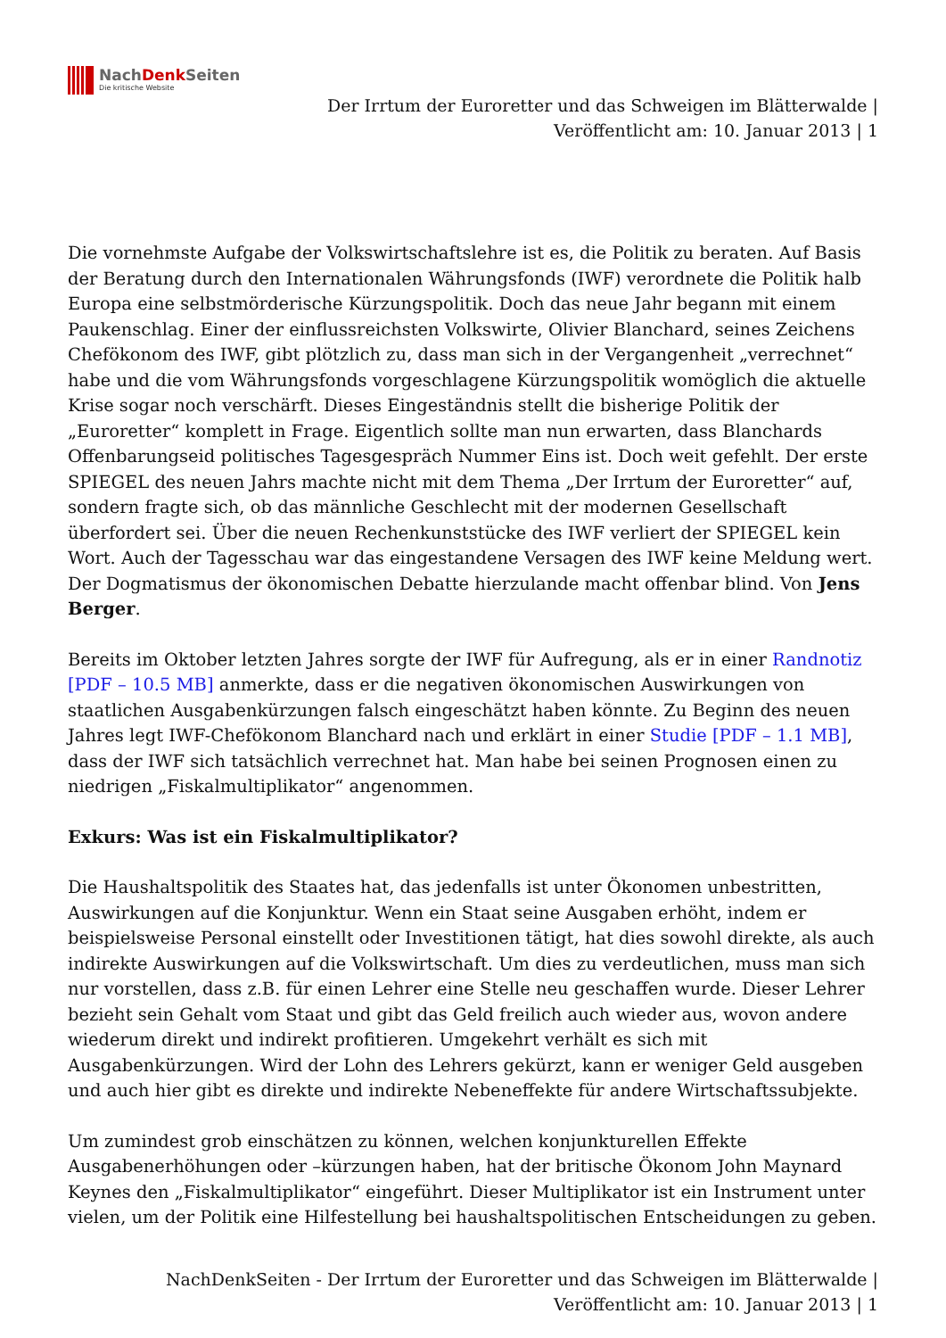NachDenk Seiten
Die kritische Website
Der Irrtum der Euroretter und das Schweigen im Blätterwalde |
Veröffentlicht am: 10. Januar 2013 | 1
Die vornehmste Aufgabe der Volkswirtschaftslehre ist es, die Politik zu beraten. Auf Basis der Beratung durch den Internationalen Währungsfonds (IWF) verordnete die Politik halb Europa eine selbstmörderische Kürzungspolitik. Doch das neue Jahr begann mit einem Paukenschlag. Einer der einflussreichsten Volkswirte, Olivier Blanchard, seines Zeichens Chefökonom des IWF, gibt plötzlich zu, dass man sich in der Vergangenheit „verrechnet“ habe und die vom Währungsfonds vorgeschlagene Kürzungspolitik womöglich die aktuelle Krise sogar noch verschärft. Dieses Eingeständnis stellt die bisherige Politik der „Euroretter“ komplett in Frage. Eigentlich sollte man nun erwarten, dass Blanchards Offenbarungseid politisches Tagesgespräch Nummer Eins ist. Doch weit gefehlt. Der erste SPIEGEL des neuen Jahrs machte nicht mit dem Thema „Der Irrtum der Euroretter“ auf, sondern fragte sich, ob das männliche Geschlecht mit der modernen Gesellschaft überfordert sei. Über die neuen Rechenkunststücke des IWF verliert der SPIEGEL kein Wort. Auch der Tagesschau war das eingestandene Versagen des IWF keine Meldung wert. Der Dogmatismus der ökonomischen Debatte hierzulande macht offenbar blind. Von Jens Berger.
Bereits im Oktober letzten Jahres sorgte der IWF für Aufregung, als er in einer Randnotiz [PDF – 10.5 MB] anmerkte, dass er die negativen ökonomischen Auswirkungen von staatlichen Ausgabenkürzungen falsch eingeschätzt haben könnte. Zu Beginn des neuen Jahres legt IWF-Chefökonom Blanchard nach und erklärt in einer Studie [PDF – 1.1 MB], dass der IWF sich tatsächlich verrechnet hat. Man habe bei seinen Prognosen einen zu niedrigen „Fiskalmultiplikator“ angenommen.
Exkurs: Was ist ein Fiskalmultiplikator?
Die Haushaltspolitik des Staates hat, das jedenfalls ist unter Ökonomen unbestritten, Auswirkungen auf die Konjunktur. Wenn ein Staat seine Ausgaben erhöht, indem er beispielsweise Personal einstellt oder Investitionen tätigt, hat dies sowohl direkte, als auch indirekte Auswirkungen auf die Volkswirtschaft. Um dies zu verdeutlichen, muss man sich nur vorstellen, dass z.B. für einen Lehrer eine Stelle neu geschaffen wurde. Dieser Lehrer bezieht sein Gehalt vom Staat und gibt das Geld freilich auch wieder aus, wovon andere wiederum direkt und indirekt profitieren. Umgekehrt verhält es sich mit Ausgabenkürzungen. Wird der Lohn des Lehrers gekürzt, kann er weniger Geld ausgeben und auch hier gibt es direkte und indirekte Nebeneffekte für andere Wirtschaftssubjekte.
Um zumindest grob einschätzen zu können, welchen konjunkturellen Effekte Ausgabenerhöhungen oder –kürzungen haben, hat der britische Ökonom John Maynard Keynes den „Fiskalmultiplikator“ eingeführt. Dieser Multiplikator ist ein Instrument unter vielen, um der Politik eine Hilfestellung bei haushaltspolitischen Entscheidungen zu geben.
NachDenkSeiten - Der Irrtum der Euroretter und das Schweigen im Blätterwalde |
Veröffentlicht am: 10. Januar 2013 | 1